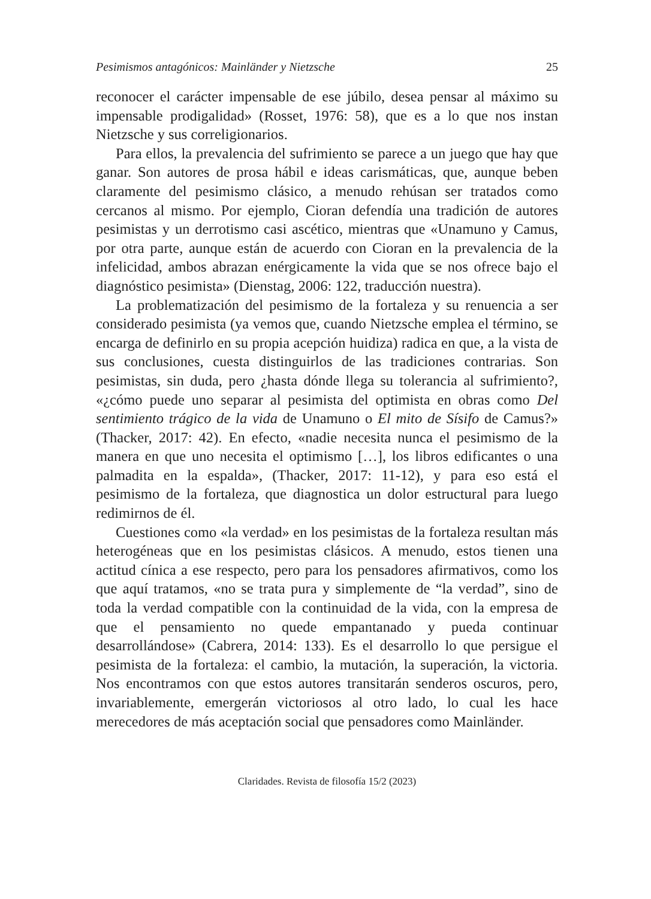Pesimismos antagónicos: Mainländer y Nietzsche 25
reconocer el carácter impensable de ese júbilo, desea pensar al máximo su impensable prodigalidad» (Rosset, 1976: 58), que es a lo que nos instan Nietzsche y sus correligionarios.
Para ellos, la prevalencia del sufrimiento se parece a un juego que hay que ganar. Son autores de prosa hábil e ideas carismáticas, que, aunque beben claramente del pesimismo clásico, a menudo rehúsan ser tratados como cercanos al mismo. Por ejemplo, Cioran defendía una tradición de autores pesimistas y un derrotismo casi ascético, mientras que «Unamuno y Camus, por otra parte, aunque están de acuerdo con Cioran en la prevalencia de la infelicidad, ambos abrazan enérgicamente la vida que se nos ofrece bajo el diagnóstico pesimista» (Dienstag, 2006: 122, traducción nuestra).
La problematización del pesimismo de la fortaleza y su renuencia a ser considerado pesimista (ya vemos que, cuando Nietzsche emplea el término, se encarga de definirlo en su propia acepción huidiza) radica en que, a la vista de sus conclusiones, cuesta distinguirlos de las tradiciones contrarias. Son pesimistas, sin duda, pero ¿hasta dónde llega su tolerancia al sufrimiento?, «¿cómo puede uno separar al pesimista del optimista en obras como Del sentimiento trágico de la vida de Unamuno o El mito de Sísifo de Camus?» (Thacker, 2017: 42). En efecto, «nadie necesita nunca el pesimismo de la manera en que uno necesita el optimismo […], los libros edificantes o una palmadita en la espalda», (Thacker, 2017: 11-12), y para eso está el pesimismo de la fortaleza, que diagnostica un dolor estructural para luego redimirnos de él.
Cuestiones como «la verdad» en los pesimistas de la fortaleza resultan más heterogéneas que en los pesimistas clásicos. A menudo, estos tienen una actitud cínica a ese respecto, pero para los pensadores afirmativos, como los que aquí tratamos, «no se trata pura y simplemente de “la verdad”, sino de toda la verdad compatible con la continuidad de la vida, con la empresa de que el pensamiento no quede empantanado y pueda continuar desarrollándose» (Cabrera, 2014: 133). Es el desarrollo lo que persigue el pesimista de la fortaleza: el cambio, la mutación, la superación, la victoria. Nos encontramos con que estos autores transitarán senderos oscuros, pero, invariablemente, emergerán victoriosos al otro lado, lo cual les hace merecedores de más aceptación social que pensadores como Mainländer.
Claridades. Revista de filosofía 15/2 (2023)